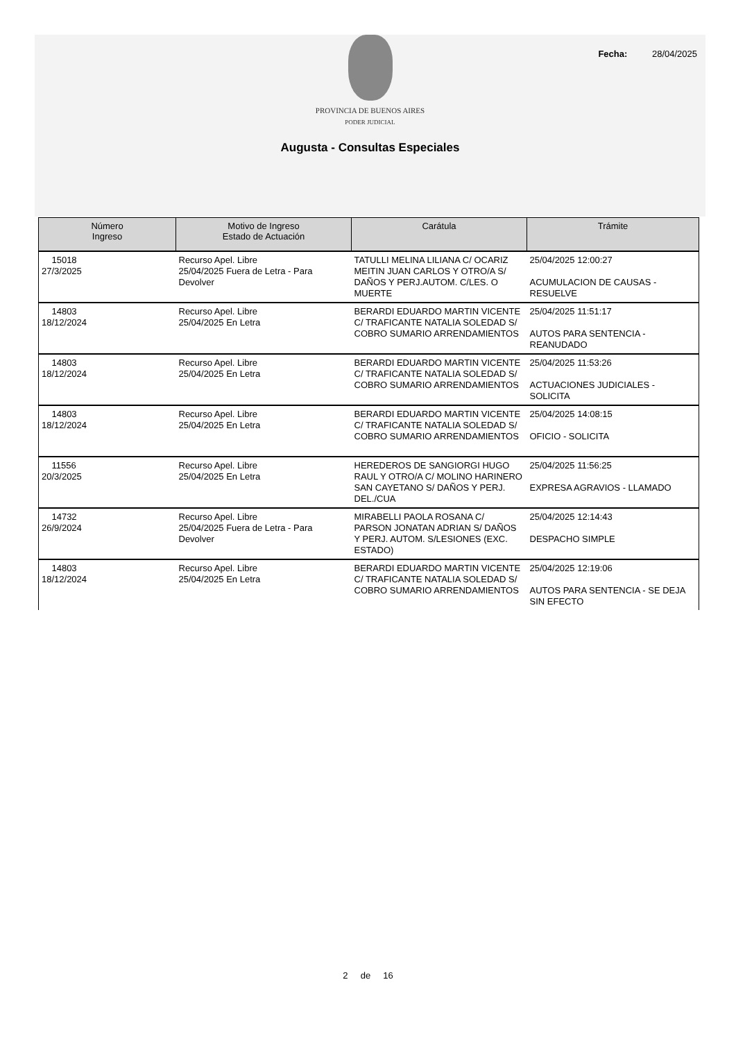Fecha: 28/04/2025
PROVINCIA DE BUENOS AIRES
PODER JUDICIAL
Augusta - Consultas Especiales
| Número Ingreso | Motivo de Ingreso Estado de Actuación | Carátula | Trámite |
| --- | --- | --- | --- |
| 15018 27/3/2025 | Recurso Apel. Libre 25/04/2025 Fuera de Letra - Para Devolver | TATULLI MELINA LILIANA C/ OCARIZ MEITIN JUAN CARLOS Y OTRO/A S/ DAÑOS Y PERJ.AUTOM. C/LES. O MUERTE | 25/04/2025 12:00:27 ACUMULACION DE CAUSAS - RESUELVE |
| 14803 18/12/2024 | Recurso Apel. Libre 25/04/2025 En Letra | BERARDI EDUARDO MARTIN VICENTE C/ TRAFICANTE NATALIA SOLEDAD S/ COBRO SUMARIO ARRENDAMIENTOS | 25/04/2025 11:51:17 AUTOS PARA SENTENCIA - REANUDADO |
| 14803 18/12/2024 | Recurso Apel. Libre 25/04/2025 En Letra | BERARDI EDUARDO MARTIN VICENTE C/ TRAFICANTE NATALIA SOLEDAD S/ COBRO SUMARIO ARRENDAMIENTOS | 25/04/2025 11:53:26 ACTUACIONES JUDICIALES - SOLICITA |
| 14803 18/12/2024 | Recurso Apel. Libre 25/04/2025 En Letra | BERARDI EDUARDO MARTIN VICENTE C/ TRAFICANTE NATALIA SOLEDAD S/ COBRO SUMARIO ARRENDAMIENTOS | 25/04/2025 14:08:15 OFICIO - SOLICITA |
| 11556 20/3/2025 | Recurso Apel. Libre 25/04/2025 En Letra | HEREDEROS DE SANGIORGI HUGO RAUL Y OTRO/A C/ MOLINO HARINERO SAN CAYETANO S/ DAÑOS Y PERJ. DEL./CUA | 25/04/2025 11:56:25 EXPRESA AGRAVIOS - LLAMADO |
| 14732 26/9/2024 | Recurso Apel. Libre 25/04/2025 Fuera de Letra - Para Devolver | MIRABELLI PAOLA ROSANA C/ PARSON JONATAN ADRIAN S/ DAÑOS Y PERJ. AUTOM. S/LESIONES (EXC. ESTADO) | 25/04/2025 12:14:43 DESPACHO SIMPLE |
| 14803 18/12/2024 | Recurso Apel. Libre 25/04/2025 En Letra | BERARDI EDUARDO MARTIN VICENTE C/ TRAFICANTE NATALIA SOLEDAD S/ COBRO SUMARIO ARRENDAMIENTOS | 25/04/2025 12:19:06 AUTOS PARA SENTENCIA - SE DEJA SIN EFECTO |
2 de 16